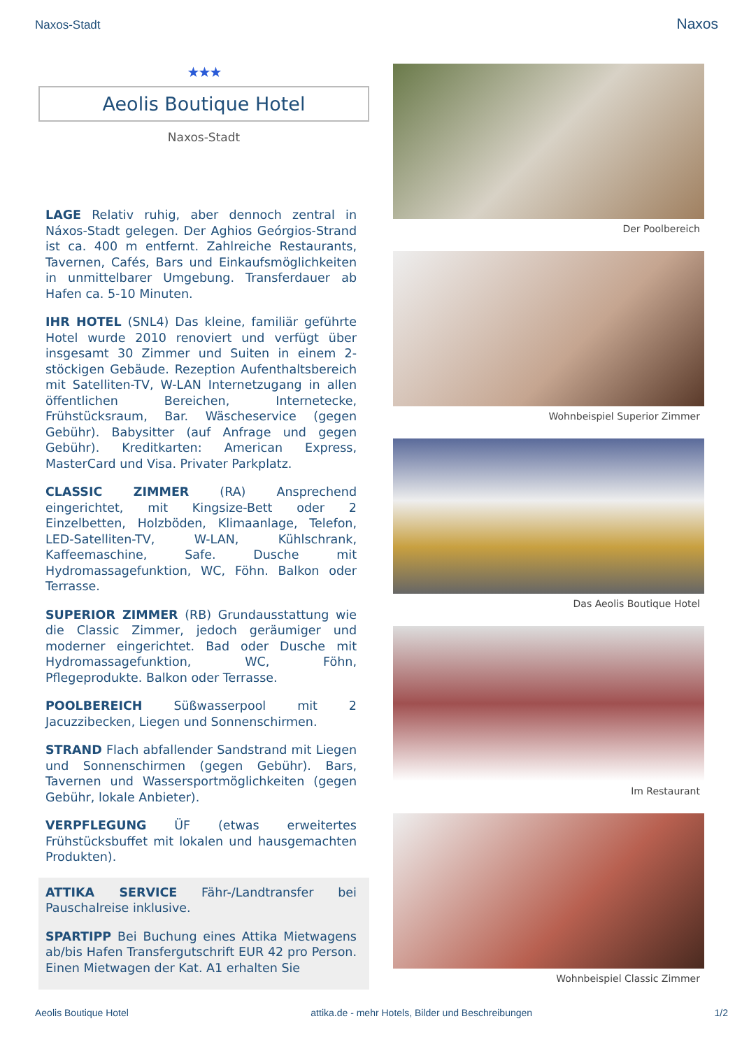Naxos-Stadt Naxos
★★★
Aeolis Boutique Hotel
Naxos-Stadt
LAGE Relativ ruhig, aber dennoch zentral in Náxos-Stadt gelegen. Der Aghios Geórgios-Strand ist ca. 400 m entfernt. Zahlreiche Restaurants, Tavernen, Cafés, Bars und Einkaufsmöglichkeiten in unmittelbarer Umgebung. Transferdauer ab Hafen ca. 5-10 Minuten.
IHR HOTEL (SNL4) Das kleine, familiär geführte Hotel wurde 2010 renoviert und verfügt über insgesamt 30 Zimmer und Suiten in einem 2-stöckigen Gebäude. Rezeption Aufenthaltsbereich mit Satelliten-TV, W-LAN Internetzugang in allen öffentlichen Bereichen, Internetecke, Frühstücksraum, Bar. Wäscheservice (gegen Gebühr). Babysitter (auf Anfrage und gegen Gebühr). Kreditkarten: American Express, MasterCard und Visa. Privater Parkplatz.
CLASSIC ZIMMER (RA) Ansprechend eingerichtet, mit Kingsize-Bett oder 2 Einzelbetten, Holzböden, Klimaanlage, Telefon, LED-Satelliten-TV, W-LAN, Kühlschrank, Kaffeemaschine, Safe. Dusche mit Hydromassagefunktion, WC, Föhn. Balkon oder Terrasse.
SUPERIOR ZIMMER (RB) Grundausstattung wie die Classic Zimmer, jedoch geräumiger und moderner eingerichtet. Bad oder Dusche mit Hydromassagefunktion, WC, Föhn, Pflegeprodukte. Balkon oder Terrasse.
POOLBEREICH Süßwasserpool mit 2 Jacuzzibecken, Liegen und Sonnenschirmen.
STRAND Flach abfallender Sandstrand mit Liegen und Sonnenschirmen (gegen Gebühr). Bars, Tavernen und Wassersportmöglichkeiten (gegen Gebühr, lokale Anbieter).
VERPFLEGUNG ÜF (etwas erweitertes Frühstücksbuffet mit lokalen und hausgemachten Produkten).
ATTIKA SERVICE Fähr-/Landtransfer bei Pauschalreise inklusive.
SPARTIPP Bei Buchung eines Attika Mietwagens ab/bis Hafen Transfergutschrift EUR 42 pro Person. Einen Mietwagen der Kat. A1 erhalten Sie
Der Poolbereich
Wohnbeispiel Superior Zimmer
Das Aeolis Boutique Hotel
Im Restaurant
Wohnbeispiel Classic Zimmer
Aeolis Boutique Hotel attika.de - mehr Hotels, Bilder und Beschreibungen 1/2